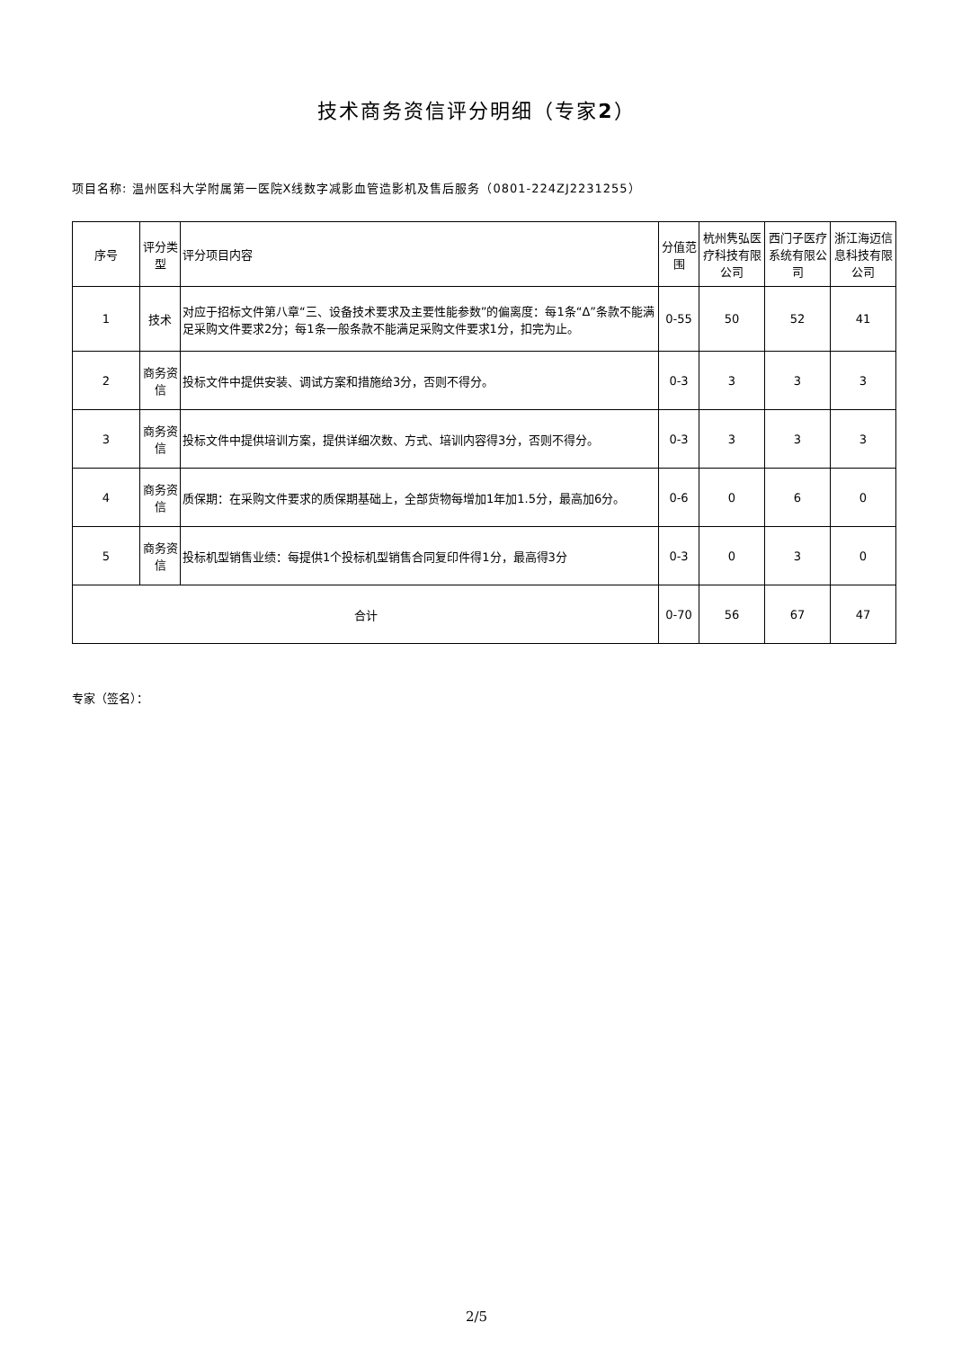技术商务资信评分明细（专家2）
项目名称: 温州医科大学附属第一医院X线数字减影血管造影机及售后服务（0801-224ZJ2231255）
| 序号 | 评分类型 | 评分项目内容 | 分值范围 | 杭州隽弘医疗科技有限公司 | 西门子医疗系统有限公司 | 浙江海迈信息科技有限公司 |
| --- | --- | --- | --- | --- | --- | --- |
| 1 | 技术 | 对应于招标文件第八章“三、设备技术要求及主要性能参数”的偏离度：每1条“Δ”条款不能满足采购文件要求2分；每1条一般条款不能满足采购文件要求1分，扣完为止。 | 0-55 | 50 | 52 | 41 |
| 2 | 商务资信 | 投标文件中提供安装、调试方案和措施给3分，否则不得分。 | 0-3 | 3 | 3 | 3 |
| 3 | 商务资信 | 投标文件中提供培训方案，提供详细次数、方式、培训内容得3分，否则不得分。 | 0-3 | 3 | 3 | 3 |
| 4 | 商务资信 | 质保期：在采购文件要求的质保期基础上，全部货物每增加1年加1.5分，最高加6分。 | 0-6 | 0 | 6 | 0 |
| 5 | 商务资信 | 投标机型销售业绩：每提供1个投标机型销售合同复印件得1分，最高得3分 | 0-3 | 0 | 3 | 0 |
| 合计 | | | 0-70 | 56 | 67 | 47 |
专家（签名）：
2/5